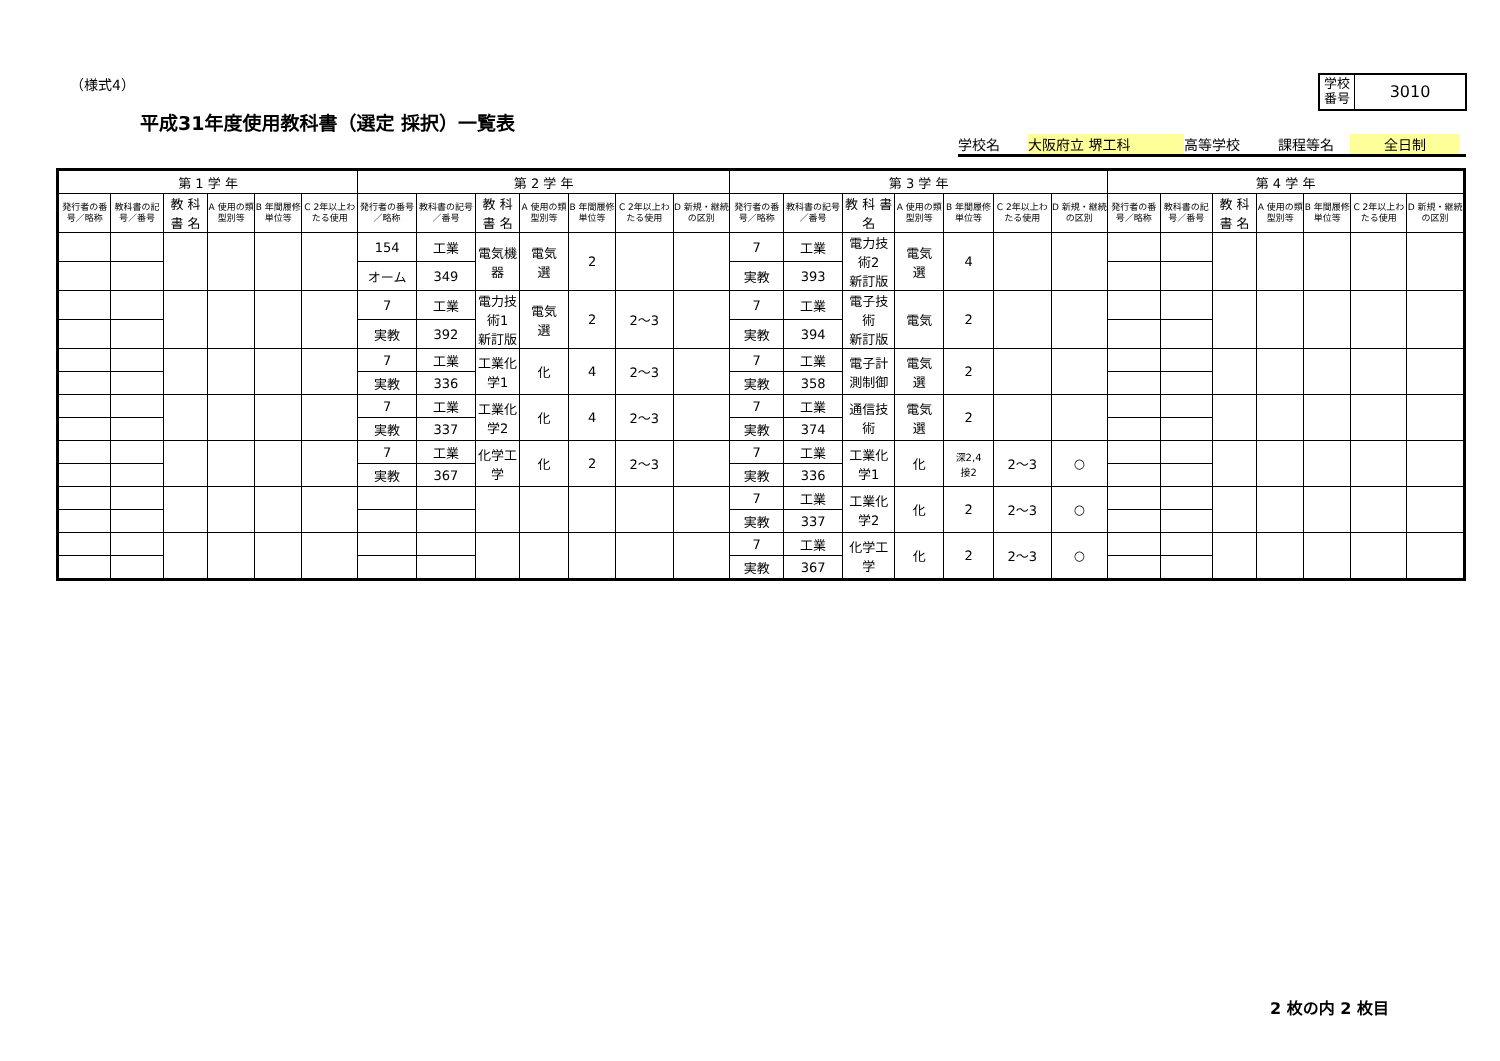（様式4）
平成31年度使用教科書（選定 採択）一覧表
学校
番号
3010
学校名 大阪府立 堺工科 高等学校 課程等名 全日制
| 第 1 学 年 | | | | | | 第 2 学 年 | | | | | | | 第 3 学 年 | | | | | | | 第 4 学 年 | | | | | | |
| --- | --- | --- | --- | --- | --- | --- | --- | --- | --- | --- | --- | --- | --- | --- | --- | --- | --- | --- | --- | --- | --- | --- | --- | --- | --- | --- |
| 発行者の番号／略称 | 教科書の記号／番号 | 教 科 書 名 | A 使用の類型別等 | B 年間履修単位等 | C 2年以上わたる使用 | 発行者の番号／略称 | 教科書の記号／番号 | 教 科 書 名 | A 使用の類型別等 | B 年間履修単位等 | C 2年以上わたる使用 | D 新規・継続の区別 | 発行者の番号／略称 | 教科書の記号／番号 | 教 科 書 名 | A 使用の類型別等 | B 年間履修単位等 | C 2年以上わたる使用 | D 新規・継続の区別 | 発行者の番号／略称 | 教科書の記号／番号 | 教 科 書 名 | A 使用の類型別等 | B 年間履修単位等 | C 2年以上わたる使用 | D 新規・継続の区別 |
| | | | | | | 154 | 工業 | 電気機器 | 電気 選 | 2 | | | 7 | 工業 | 電力技術2 新訂版 | 電気 選 | 4 | | | | | | | | | |
| | | | | | | オーム | 349 | | | | | | 実教 | 393 | | | | | | | | | | | | |
| | | | | | | 7 | 工業 | 電力技術1 新訂版 | 電気 選 | 2 | 2～3 | | 7 | 工業 | 電子技術 新訂版 | 電気 | 2 | | | | | | | | | |
| | | | | | | 実教 | 392 | | | | | | 実教 | 394 | | | | | | | | | | | | |
| | | | | | | 7 | 工業 | 工業化学1 | 化 | 4 | 2～3 | | 7 | 工業 | 電子計測制御 | 電気 選 | 2 | | | | | | | | | |
| | | | | | | 実教 | 336 | | | | | | 実教 | 358 | | | | | | | | | | | | |
| | | | | | | 7 | 工業 | 工業化学2 | 化 | 4 | 2～3 | | 7 | 工業 | 通信技術 | 電気 選 | 2 | | | | | | | | | |
| | | | | | | 実教 | 337 | | | | | | 実教 | 374 | | | | | | | | | | | | |
| | | | | | | 7 | 工業 | 化学工学 | 化 | 2 | 2～3 | | 7 | 工業 | 工業化学1 | 化 | 深2,4 接2 | 2～3 | ○ | | | | | | | |
| | | | | | | 実教 | 367 | | | | | | 実教 | 336 | | | | | | | | | | | | |
| | | | | | | | | | | | | | 7 | 工業 | 工業化学2 | 化 | 2 | 2～3 | ○ | | | | | | | |
| | | | | | | | | | | | | | 実教 | 337 | | | | | | | | | | | | |
| | | | | | | | | | | | | | 7 | 工業 | 化学工学 | 化 | 2 | 2～3 | ○ | | | | | | | |
| | | | | | | | | | | | | | 実教 | 367 | | | | | | | | | | | | |
2 枚の内 2 枚目